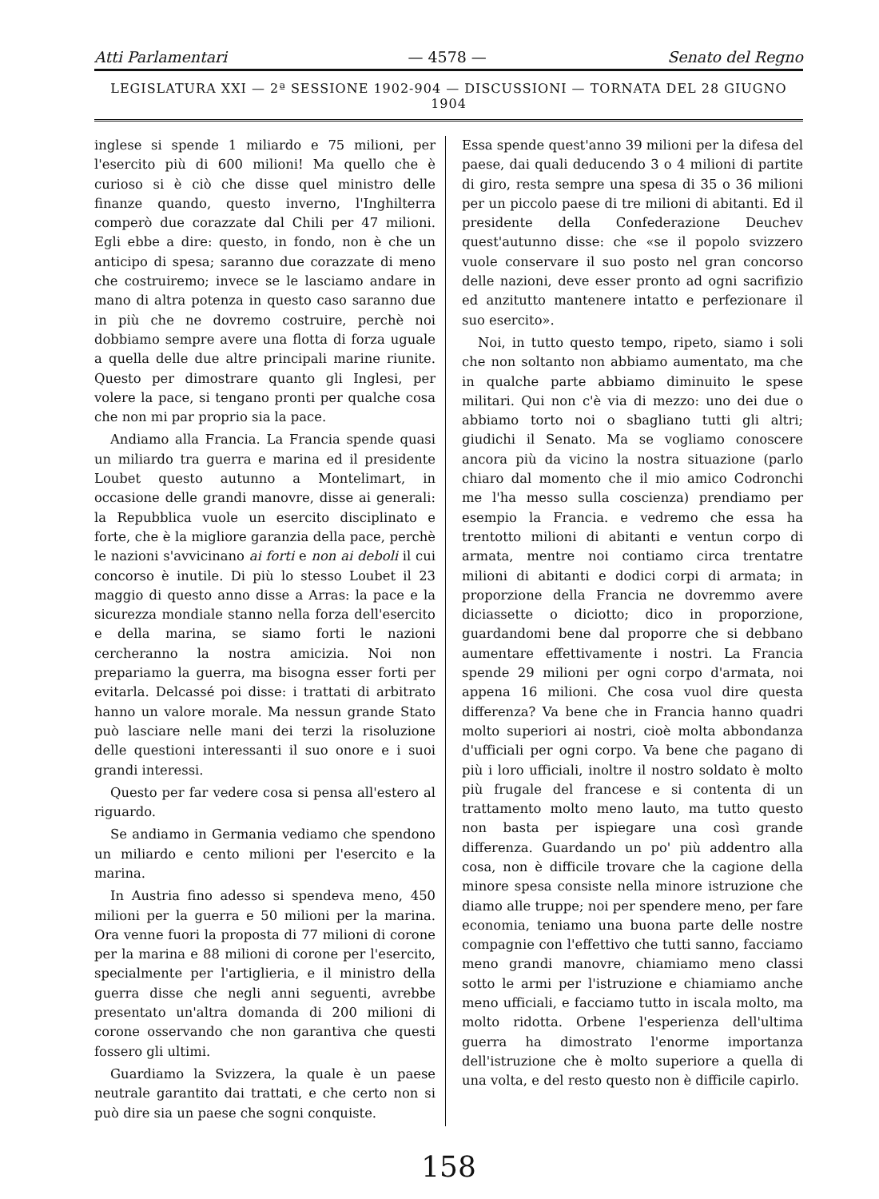Atti Parlamentari — 4578 — Senato del Regno
LEGISLATURA XXI — 2ª SESSIONE 1902-904 — DISCUSSIONI — TORNATA DEL 28 GIUGNO 1904
inglese si spende 1 miliardo e 75 milioni, per l'esercito più di 600 milioni! Ma quello che è curioso si è ciò che disse quel ministro delle finanze quando, questo inverno, l'Inghilterra comperò due corazzate dal Chili per 47 milioni. Egli ebbe a dire: questo, in fondo, non è che un anticipo di spesa; saranno due corazzate di meno che costruiremo; invece se le lasciamo andare in mano di altra potenza in questo caso saranno due in più che ne dovremo costruire, perchè noi dobbiamo sempre avere una flotta di forza uguale a quella delle due altre principali marine riunite. Questo per dimostrare quanto gli Inglesi, per volere la pace, si tengano pronti per qualche cosa che non mi par proprio sia la pace.
Andiamo alla Francia. La Francia spende quasi un miliardo tra guerra e marina ed il presidente Loubet questo autunno a Montelimart, in occasione delle grandi manovre, disse ai generali: la Repubblica vuole un esercito disciplinato e forte, che è la migliore garanzia della pace, perchè le nazioni s'avvicinano ai forti e non ai deboli il cui concorso è inutile. Di più lo stesso Loubet il 23 maggio di questo anno disse a Arras: la pace e la sicurezza mondiale stanno nella forza dell'esercito e della marina, se siamo forti le nazioni cercheranno la nostra amicizia. Noi non prepariamo la guerra, ma bisogna esser forti per evitarla. Delcassé poi disse: i trattati di arbitrato hanno un valore morale. Ma nessun grande Stato può lasciare nelle mani dei terzi la risoluzione delle questioni interessanti il suo onore e i suoi grandi interessi.
Questo per far vedere cosa si pensa all'estero al riguardo.
Se andiamo in Germania vediamo che spendono un miliardo e cento milioni per l'esercito e la marina.
In Austria fino adesso si spendeva meno, 450 milioni per la guerra e 50 milioni per la marina. Ora venne fuori la proposta di 77 milioni di corone per la marina e 88 milioni di corone per l'esercito, specialmente per l'artiglieria, e il ministro della guerra disse che negli anni seguenti, avrebbe presentato un'altra domanda di 200 milioni di corone osservando che non garantiva che questi fossero gli ultimi.
Guardiamo la Svizzera, la quale è un paese neutrale garantito dai trattati, e che certo non si può dire sia un paese che sogni conquiste.
Essa spende quest'anno 39 milioni per la difesa del paese, dai quali deducendo 3 o 4 milioni di partite di giro, resta sempre una spesa di 35 o 36 milioni per un piccolo paese di tre milioni di abitanti. Ed il presidente della Confederazione Deuchev quest'autunno disse: che «se il popolo svizzero vuole conservare il suo posto nel gran concorso delle nazioni, deve esser pronto ad ogni sacrifizio ed anzitutto mantenere intatto e perfezionare il suo esercito».
Noi, in tutto questo tempo, ripeto, siamo i soli che non soltanto non abbiamo aumentato, ma che in qualche parte abbiamo diminuito le spese militari. Qui non c'è via di mezzo: uno dei due o abbiamo torto noi o sbagliano tutti gli altri; giudichi il Senato. Ma se vogliamo conoscere ancora più da vicino la nostra situazione (parlo chiaro dal momento che il mio amico Codronchi me l'ha messo sulla coscienza) prendiamo per esempio la Francia. e vedremo che essa ha trentotto milioni di abitanti e ventun corpo di armata, mentre noi contiamo circa trentatre milioni di abitanti e dodici corpi di armata; in proporzione della Francia ne dovremmo avere diciassette o diciotto; dico in proporzione, guardandomi bene dal proporre che si debbano aumentare effettivamente i nostri. La Francia spende 29 milioni per ogni corpo d'armata, noi appena 16 milioni. Che cosa vuol dire questa differenza? Va bene che in Francia hanno quadri molto superiori ai nostri, cioè molta abbondanza d'ufficiali per ogni corpo. Va bene che pagano di più i loro ufficiali, inoltre il nostro soldato è molto più frugale del francese e si contenta di un trattamento molto meno lauto, ma tutto questo non basta per ispiegare una così grande differenza. Guardando un po' più addentro alla cosa, non è difficile trovare che la cagione della minore spesa consiste nella minore istruzione che diamo alle truppe; noi per spendere meno, per fare economia, teniamo una buona parte delle nostre compagnie con l'effettivo che tutti sanno, facciamo meno grandi manovre, chiamiamo meno classi sotto le armi per l'istruzione e chiamiamo anche meno ufficiali, e facciamo tutto in iscala molto, ma molto ridotta. Orbene l'esperienza dell'ultima guerra ha dimostrato l'enorme importanza dell'istruzione che è molto superiore a quella di una volta, e del resto questo non è difficile capirlo.
158